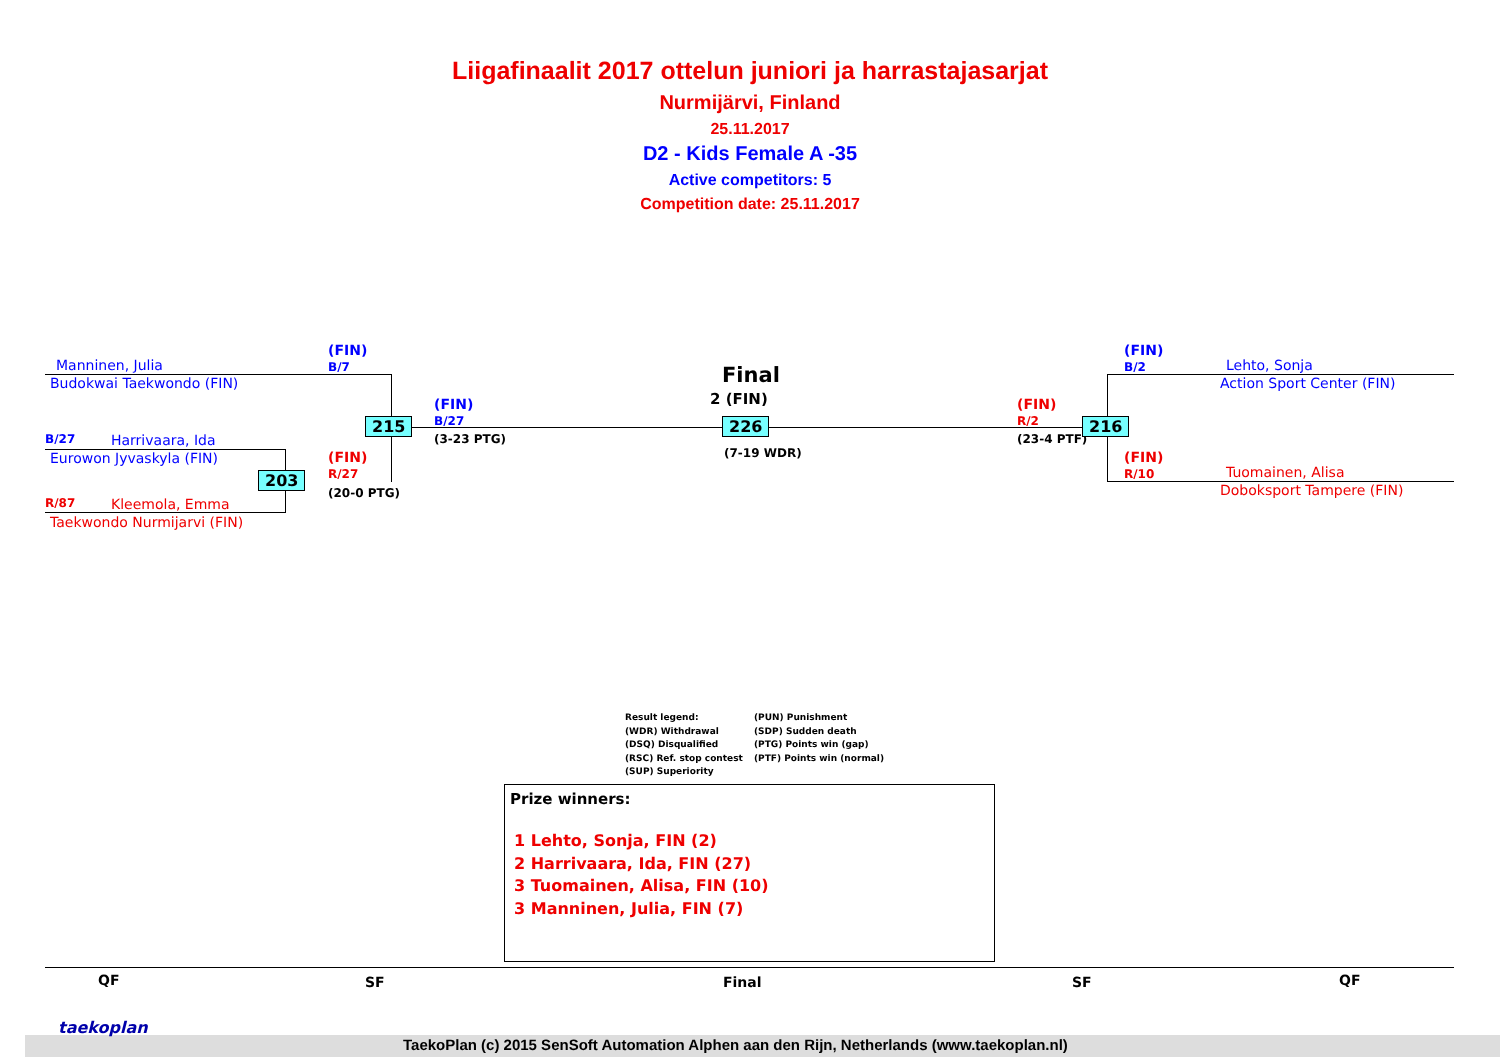Liigafinaalit 2017 ottelun juniori ja harrastajasarjat
Nurmijärvi, Finland
25.11.2017
D2 - Kids Female A -35
Active competitors: 5
Competition date: 25.11.2017
Manninen, Julia
Budokwai Taekwondo (FIN)
(FIN)
B/7
B/27 Harrivaara, Ida
Eurowon Jyvaskyla (FIN)
R/87 Kleemola, Emma
Taekwondo Nurmijarvi (FIN)
(FIN)
R/27
(20-0 PTG)
203
215
(FIN)
B/27
(3-23 PTG)
Final
2 (FIN)
226
(7-19 WDR)
(FIN)
R/2
(23-4 PTF)
216
(FIN)
B/2
Lehto, Sonja
Action Sport Center (FIN)
(FIN)
R/10
Tuomainen, Alisa
Doboksport Tampere (FIN)
Result legend:
(WDR) Withdrawal
(DSQ) Disqualified
(RSC) Ref. stop contest
(SUP) Superiority
(PUN) Punishment
(SDP) Sudden death
(PTG) Points win (gap)
(PTF) Points win (normal)
Prize winners:
1 Lehto, Sonja, FIN (2)
2 Harrivaara, Ida, FIN (27)
3 Tuomainen, Alisa, FIN (10)
3 Manninen, Julia, FIN (7)
QF SF Final SF QF
taekoplan
TaekoPlan (c) 2015 SenSoft Automation Alphen aan den Rijn, Netherlands (www.taekoplan.nl)